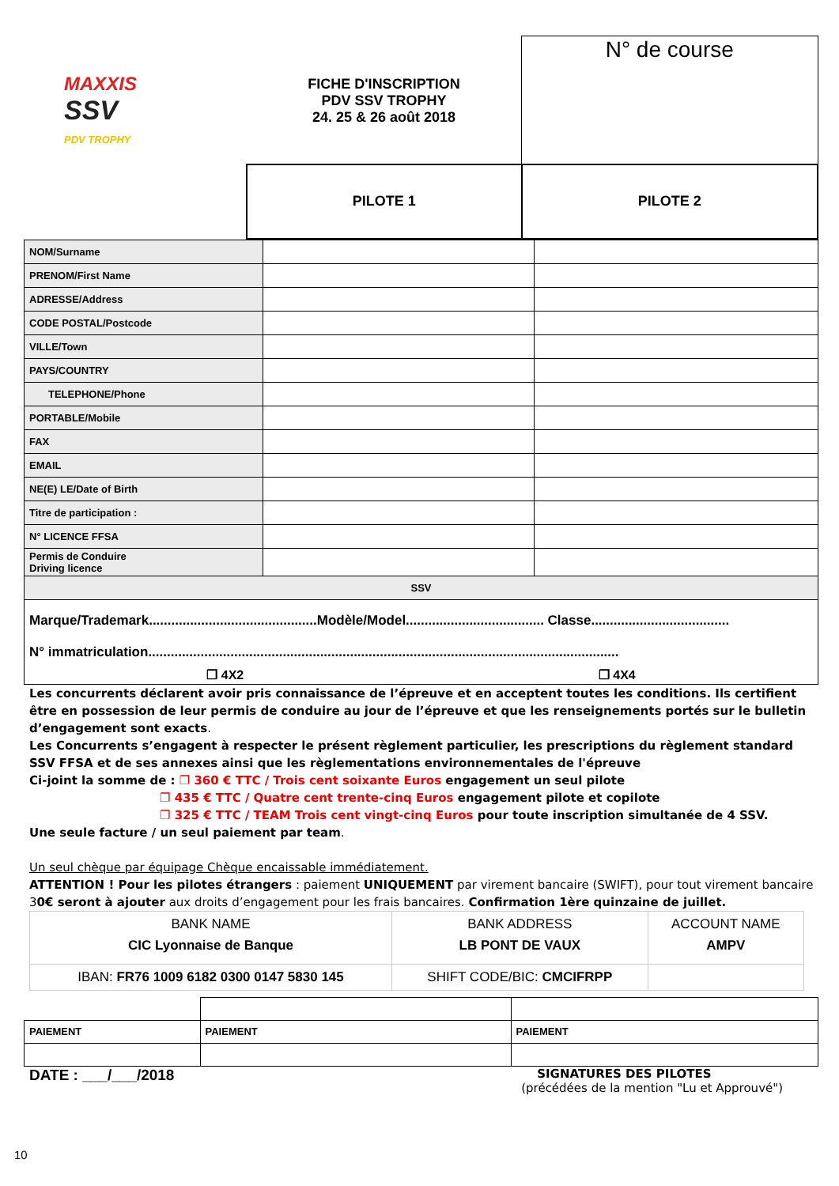| MAXXIS SSV PDV TROPHY | FICHE D'INSCRIPTION PDV SSV TROPHY 24. 25 & 26 août 2018 | N° de course |
| | PILOTE 1 | PILOTE 2 |
| NOM/Surname | | |
| PRENOM/First Name | | |
| ADRESSE/Address | | |
| CODE POSTAL/Postcode | | |
| VILLE/Town | | |
| PAYS/COUNTRY | | |
| TELEPHONE/Phone | | |
| PORTABLE/Mobile | | |
| FAX | | |
| EMAIL | | |
| NE(E) LE/Date of Birth | | |
| Titre de participation : | | |
| N° LICENCE FFSA | | |
| Permis de Conduire Driving licence | | |
| SSV | | |
| Marque/Trademark.............................................Modèle/Model..................................... Classe..................................... N° immatriculation.............................................................................................................................. ❐ 4X2 ❐ 4X4 | | |
Les concurrents déclarent avoir pris connaissance de l’épreuve et en acceptent toutes les conditions. Ils certifient être en possession de leur permis de conduire au jour de l’épreuve et que les renseignements portés sur le bulletin d’engagement sont exacts.
Les Concurrents s’engagent à respecter le présent règlement particulier, les prescriptions du règlement standard SSV FFSA et de ses annexes ainsi que les règlementations environnementales de l'épreuve
Ci-joint la somme de : ❐ 360 € TTC / Trois cent soixante Euros engagement un seul pilote
❐ 435 € TTC / Quatre cent trente-cinq Euros engagement pilote et copilote
❐ 325 € TTC / TEAM Trois cent vingt-cinq Euros pour toute inscription simultanée de 4 SSV.
Une seule facture / un seul paiement par team.
Un seul chèque par équipage Chèque encaissable immédiatement.
ATTENTION ! Pour les pilotes étrangers : paiement UNIQUEMENT par virement bancaire (SWIFT), pour tout virement bancaire 30€ seront à ajouter aux droits d’engagement pour les frais bancaires. Confirmation 1ère quinzaine de juillet.
| BANK NAME CIC Lyonnaise de Banque | BANK ADDRESS LB PONT DE VAUX | ACCOUNT NAME AMPV |
| IBAN: FR76 1009 6182 0300 0147 5830 145 | SHIFT CODE/BIC: CMCIFRPP | |
| PAIEMENT | PAIEMENT | PAIEMENT |
DATE : ___/___/2018
SIGNATURES DES PILOTES
(précédées de la mention "Lu et Approuvé")
10